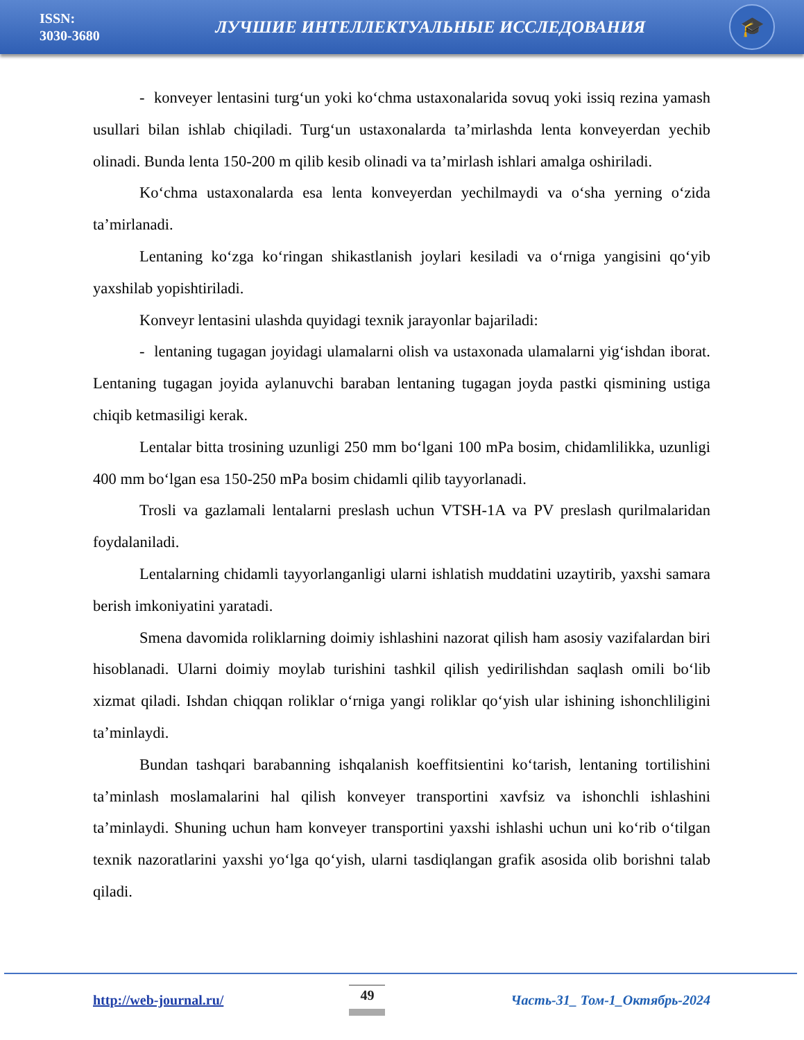ISSN:
3030-3680
ЛУЧШИЕ ИНТЕЛЛЕКТУАЛЬНЫЕ ИССЛЕДОВАНИЯ
🎓
- konveyer lentasini turg‘un yoki ko‘chma ustaxonalarida sovuq yoki issiq rezina yamash usullari bilan ishlab chiqiladi. Turg‘un ustaxonalarda ta’mirlashda lenta konveyerdan yechib olinadi. Bunda lenta 150-200 m qilib kesib olinadi va ta’mirlash ishlari amalga oshiriladi.
Ko‘chma ustaxonalarda esa lenta konveyerdan yechilmaydi va o‘sha yerning o‘zida ta’mirlanadi.
Lentaning ko‘zga ko‘ringan shikastlanish joylari kesiladi va o‘rniga yangisini qo‘yib yaxshilab yopishtiriladi.
Konveyr lentasini ulashda quyidagi texnik jarayonlar bajariladi:
- lentaning tugagan joyidagi ulamalarni olish va ustaxonada ulamalarni yig‘ishdan iborat. Lentaning tugagan joyida aylanuvchi baraban lentaning tugagan joyda pastki qismining ustiga chiqib ketmasiligi kerak.
Lentalar bitta trosining uzunligi 250 mm bo‘lgani 100 mPa bosim, chidamlilikka, uzunligi 400 mm bo‘lgan esa 150-250 mPa bosim chidamli qilib tayyorlanadi.
Trosli va gazlamali lentalarni preslash uchun VTSH-1A va PV preslash qurilmalaridan foydalaniladi.
Lentalarning chidamli tayyorlanganligi ularni ishlatish muddatini uzaytirib, yaxshi samara berish imkoniyatini yaratadi.
Smena davomida roliklarning doimiy ishlashini nazorat qilish ham asosiy vazifalardan biri hisoblanadi. Ularni doimiy moylab turishini tashkil qilish yedirilishdan saqlash omili bo‘lib xizmat qiladi. Ishdan chiqqan roliklar o‘rniga yangi roliklar qo‘yish ular ishining ishonchliligini ta’minlaydi.
Bundan tashqari barabanning ishqalanish koeffitsientini ko‘tarish, lentaning tortilishini ta’minlash moslamalarini hal qilish konveyer transportini xavfsiz va ishonchli ishlashini ta’minlaydi. Shuning uchun ham konveyer transportini yaxshi ishlashi uchun uni ko‘rib o‘tilgan texnik nazoratlarini yaxshi yo‘lga qo‘yish, ularni tasdiqlangan grafik asosida olib borishni talab qiladi.
http://web-journal.ru/ 49 Часть-31_ Том-1_Октябрь-2024